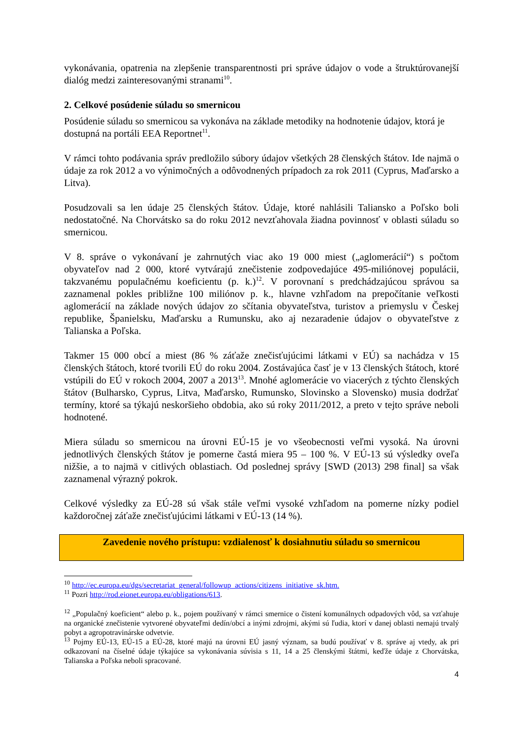vykonávania, opatrenia na zlepšenie transparentnosti pri správe údajov o vode a štruktúrovanejší dialóg medzi zainteresovanými stranami<sup>10</sup>.
2. Celkové posúdenie súladu so smernicou
Posúdenie súladu so smernicou sa vykonáva na základe metodiky na hodnotenie údajov, ktorá je dostupná na portáli EEA Reportnet<sup>11</sup>.
V rámci tohto podávania správ predložilo súbory údajov všetkých 28 členských štátov. Ide najmä o údaje za rok 2012 a vo výnimočných a odôvodnených prípadoch za rok 2011 (Cyprus, Maďarsko a Litva).
Posudzovali sa len údaje 25 členských štátov. Údaje, ktoré nahlásili Taliansko a Poľsko boli nedostatočné. Na Chorvátsko sa do roku 2012 nevzťahovala žiadna povinnosť v oblasti súladu so smernicou.
V 8. správe o vykonávaní je zahrnutých viac ako 19 000 miest („aglomerácií“) s počtom obyvateľov nad 2 000, ktoré vytvárajú znečistenie zodpovedajúce 495-miliónovej populácii, takzvanému populačnému koeficientu (p. k.)<sup>12</sup>. V porovnaní s predchádzajúcou správou sa zaznamenal pokles približne 100 miliónov p. k., hlavne vzhľadom na prepočítanie veľkosti aglomerácií na základe nových údajov zo sčítania obyvateľstva, turistov a priemyslu v Českej republike, Španielsku, Maďarsku a Rumunsku, ako aj nezaradenie údajov o obyvateľstve z Talianska a Poľska.
Takmer 15 000 obcí a miest (86 % záťaže znečisťujúcimi látkami v EÚ) sa nachádza v 15 členských štátoch, ktoré tvorili EÚ do roku 2004. Zostávajúca časť je v 13 členských štátoch, ktoré vstúpili do EÚ v rokoch 2004, 2007 a 2013<sup>13</sup>. Mnohé aglomerácie vo viacerých z týchto členských štátov (Bulharsko, Cyprus, Litva, Maďarsko, Rumunsko, Slovinsko a Slovensko) musia dodržať termíny, ktoré sa týkajú neskoršieho obdobia, ako sú roky 2011/2012, a preto v tejto správe neboli hodnotené.
Miera súladu so smernicou na úrovni EÚ-15 je vo všeobecnosti veľmi vysoká. Na úrovni jednotlivých členských štátov je pomerne častá miera 95 – 100 %. V EÚ-13 sú výsledky oveľa nižšie, a to najmä v citlivých oblastiach. Od poslednej správy [SWD (2013) 298 final] sa však zaznamenal výrazný pokrok.
Celkové výsledky za EÚ-28 sú však stále veľmi vysoké vzhľadom na pomerne nízky podiel každoročnej záťaže znečisťujúcimi látkami v EÚ-13 (14 %).
Zavedenie nového prístupu: vzdialenosť k dosiahnutiu súladu so smernicou
<sup>10</sup> http://ec.europa.eu/dgs/secretariat_general/followup_actions/citizens_initiative_sk.htm.
<sup>11</sup> Pozri http://rod.eionet.europa.eu/obligations/613.
<sup>12</sup> „Populačný koeficient“ alebo p. k., pojem používaný v rámci smernice o čistení komunálnych odpadových vôd, sa vzťahuje na organické znečistenie vytvorené obyvateľmi dedín/obcí a inými zdrojmi, akými sú ľudia, ktorí v danej oblasti nemajú trvalý pobyt a agropotravinárske odvetvie.
<sup>13</sup> Pojmy EÚ-13, EÚ-15 a EÚ-28, ktoré majú na úrovni EÚ jasný význam, sa budú používať v 8. správe aj vtedy, ak pri odkazovaní na číselné údaje týkajúce sa vykonávania súvisia s 11, 14 a 25 členskými štátmi, keďže údaje z Chorvátska, Talianska a Poľska neboli spracované.
4